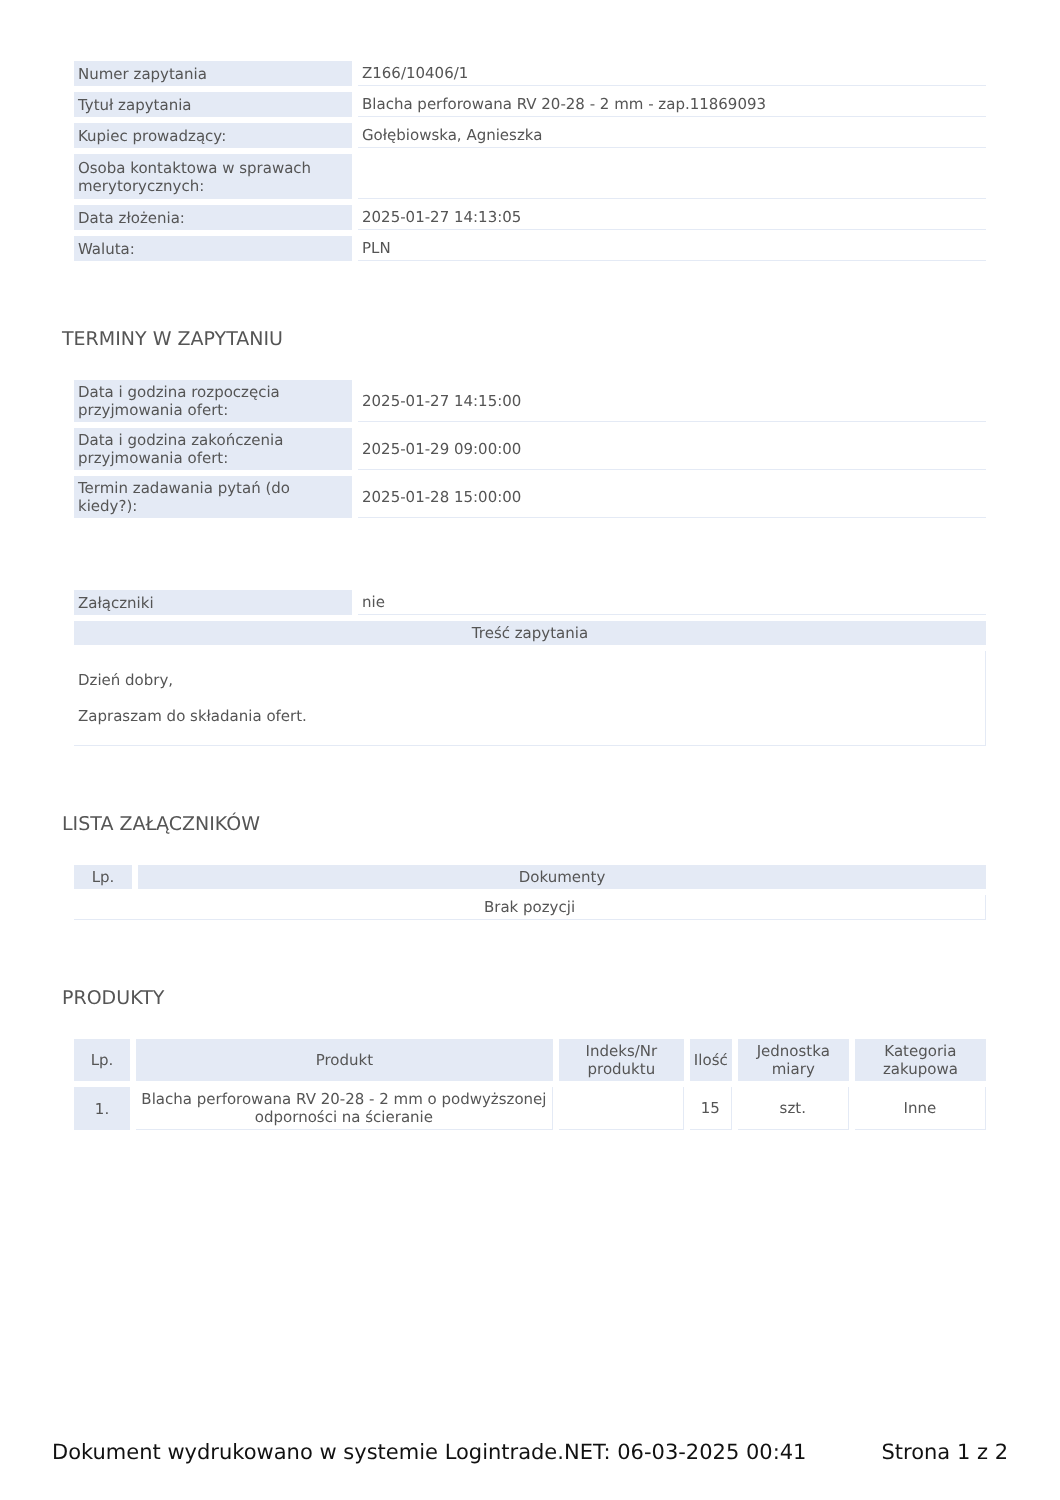| Numer zapytania | Z166/10406/1 |
| Tytuł zapytania | Blacha perforowana RV 20-28 - 2 mm - zap.11869093 |
| Kupiec prowadzący: | Gołębiowska, Agnieszka |
| Osoba kontaktowa w sprawach merytorycznych: | |
| Data złożenia: | 2025-01-27 14:13:05 |
| Waluta: | PLN |
TERMINY W ZAPYTANIU
| Data i godzina rozpoczęcia przyjmowania ofert: | 2025-01-27 14:15:00 |
| Data i godzina zakończenia przyjmowania ofert: | 2025-01-29 09:00:00 |
| Termin zadawania pytań (do kiedy?): | 2025-01-28 15:00:00 |
| Załączniki | nie |
| Treść zapytania | |
| Dzień dobry, Zapraszam do składania ofert. | |
LISTA ZAŁĄCZNIKÓW
| Lp. | Dokumenty |
| --- | --- |
| Brak pozycji | |
PRODUKTY
| Lp. | Produkt | Indeks/Nr produktu | Ilość | Jednostka miary | Kategoria zakupowa |
| --- | --- | --- | --- | --- | --- |
| 1. | Blacha perforowana RV 20-28 - 2 mm o podwyższonej odporności na ścieranie | | 15 | szt. | Inne |
Dokument wydrukowano w systemie Logintrade.NET: 06-03-2025 00:41 Strona 1 z 2